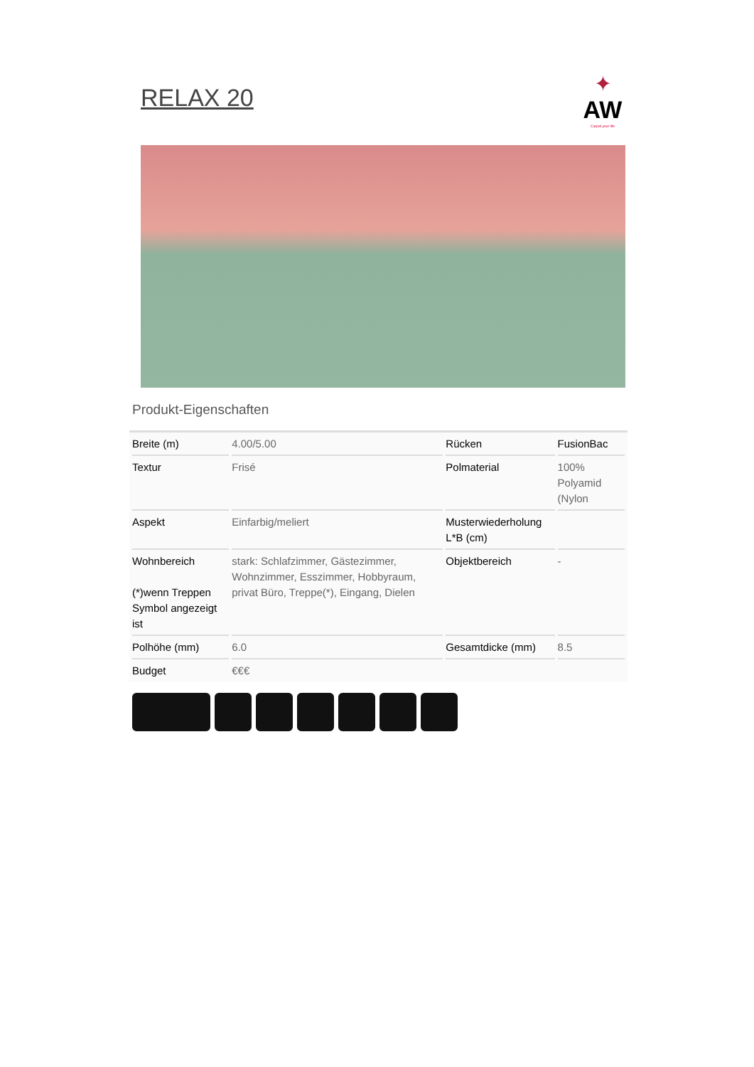RELAX 20
✦
AW
Carpet your life
Produkt-Eigenschaften
| Breite (m) | 4.00/5.00 | Rücken | FusionBac |
| Textur | Frisé | Polmaterial | 100% Polyamid (Nylon |
| Aspekt | Einfarbig/meliert | Musterwiederholung L*B (cm) | |
| Wohnbereich (*)wenn Treppen Symbol angezeigt ist | stark: Schlafzimmer, Gästezimmer, Wohnzimmer, Esszimmer, Hobbyraum, privat Büro, Treppe(*), Eingang, Dielen | Objektbereich | - |
| Polhöhe (mm) | 6.0 | Gesamtdicke (mm) | 8.5 |
| Budget | €€€ | | |